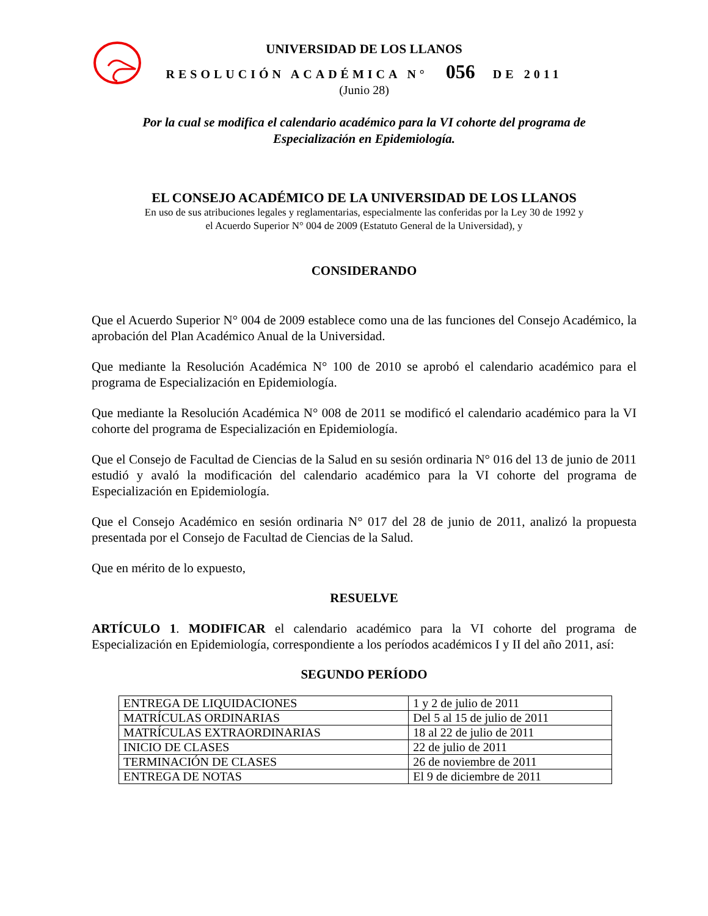UNIVERSIDAD DE LOS LLANOS
RESOLUCIÓN ACADÉMICA N° 056 DE 2011
(Junio 28)
Por la cual se modifica el calendario académico para la VI cohorte del programa de
Especialización en Epidemiología.
EL CONSEJO ACADÉMICO DE LA UNIVERSIDAD DE LOS LLANOS
En uso de sus atribuciones legales y reglamentarias, especialmente las conferidas por la Ley 30 de 1992 y
el Acuerdo Superior N° 004 de 2009 (Estatuto General de la Universidad), y
CONSIDERANDO
Que el Acuerdo Superior N° 004 de 2009 establece como una de las funciones del Consejo Académico, la aprobación del Plan Académico Anual de la Universidad.
Que mediante la Resolución Académica N° 100 de 2010 se aprobó el calendario académico para el programa de Especialización en Epidemiología.
Que mediante la Resolución Académica N° 008 de 2011 se modificó el calendario académico para la VI cohorte del programa de Especialización en Epidemiología.
Que el Consejo de Facultad de Ciencias de la Salud en su sesión ordinaria N° 016 del 13 de junio de 2011 estudió y avaló la modificación del calendario académico para la VI cohorte del programa de Especialización en Epidemiología.
Que el Consejo Académico en sesión ordinaria N° 017 del 28 de junio de 2011, analizó la propuesta presentada por el Consejo de Facultad de Ciencias de la Salud.
Que en mérito de lo expuesto,
RESUELVE
ARTÍCULO 1. MODIFICAR el calendario académico para la VI cohorte del programa de Especialización en Epidemiología, correspondiente a los períodos académicos I y II del año 2011, así:
SEGUNDO PERÍODO
| ENTREGA DE LIQUIDACIONES | 1 y 2 de julio de 2011 |
| MATRÍCULAS ORDINARIAS | Del 5 al 15 de julio de 2011 |
| MATRÍCULAS EXTRAORDINARIAS | 18 al 22 de julio de 2011 |
| INICIO DE CLASES | 22 de julio de 2011 |
| TERMINACIÓN DE CLASES | 26 de noviembre de 2011 |
| ENTREGA DE NOTAS | El 9 de diciembre de 2011 |